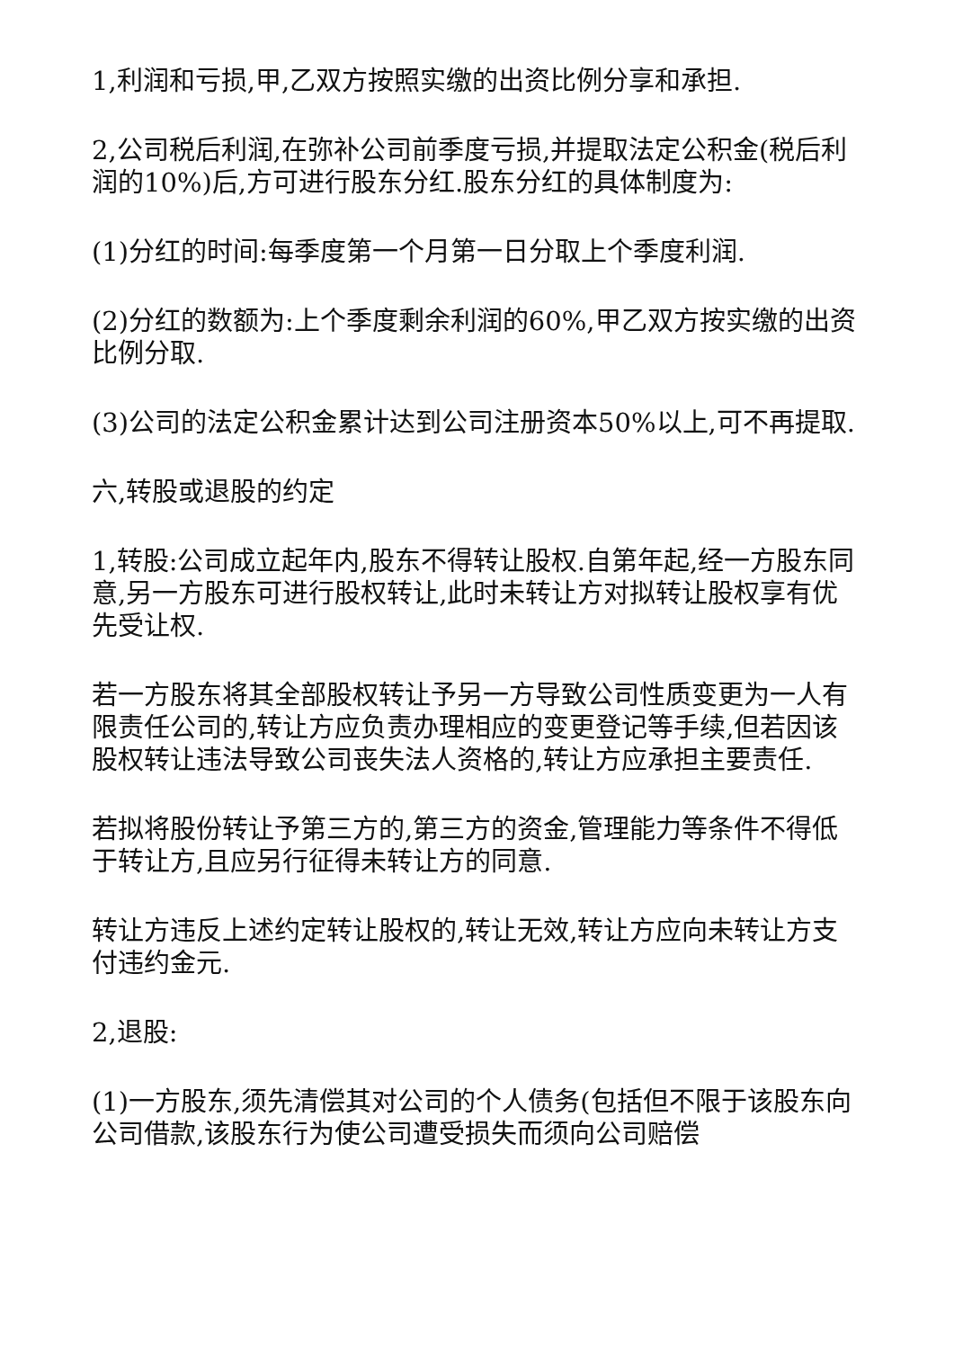1,利润和亏损,甲,乙双方按照实缴的出资比例分享和承担.
2,公司税后利润,在弥补公司前季度亏损,并提取法定公积金(税后利润的10%)后,方可进行股东分红.股东分红的具体制度为:
(1)分红的时间:每季度第一个月第一日分取上个季度利润.
(2)分红的数额为:上个季度剩余利润的60%,甲乙双方按实缴的出资比例分取.
(3)公司的法定公积金累计达到公司注册资本50%以上,可不再提取.
六,转股或退股的约定
1,转股:公司成立起年内,股东不得转让股权.自第年起,经一方股东同意,另一方股东可进行股权转让,此时未转让方对拟转让股权享有优先受让权.
若一方股东将其全部股权转让予另一方导致公司性质变更为一人有限责任公司的,转让方应负责办理相应的变更登记等手续,但若因该股权转让违法导致公司丧失法人资格的,转让方应承担主要责任.
若拟将股份转让予第三方的,第三方的资金,管理能力等条件不得低于转让方,且应另行征得未转让方的同意.
转让方违反上述约定转让股权的,转让无效,转让方应向未转让方支付违约金元.
2,退股:
(1)一方股东,须先清偿其对公司的个人债务(包括但不限于该股东向公司借款,该股东行为使公司遭受损失而须向公司赔偿